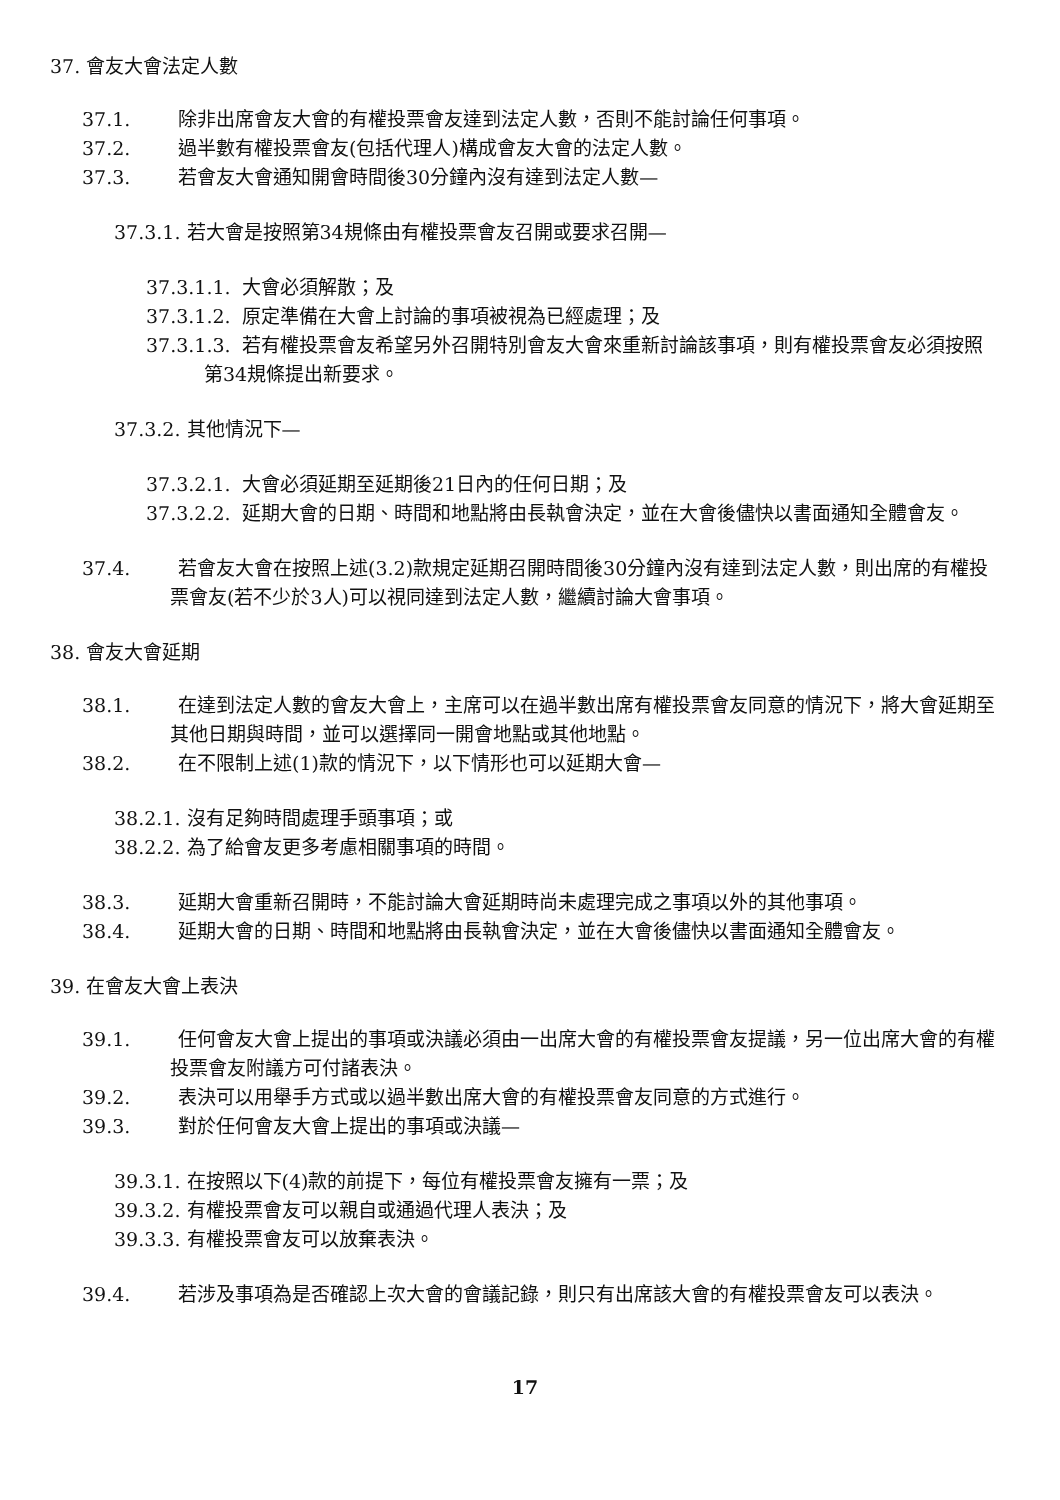37. 會友大會法定人數
37.1. 除非出席會友大會的有權投票會友達到法定人數，否則不能討論任何事項。
37.2. 過半數有權投票會友(包括代理人)構成會友大會的法定人數。
37.3. 若會友大會通知開會時間後30分鐘內沒有達到法定人數—
37.3.1. 若大會是按照第34規條由有權投票會友召開或要求召開—
37.3.1.1. 大會必須解散；及
37.3.1.2. 原定準備在大會上討論的事項被視為已經處理；及
37.3.1.3. 若有權投票會友希望另外召開特別會友大會來重新討論該事項，則有權投票會友必須按照第34規條提出新要求。
37.3.2. 其他情況下—
37.3.2.1. 大會必須延期至延期後21日內的任何日期；及
37.3.2.2. 延期大會的日期、時間和地點將由長執會決定，並在大會後儘快以書面通知全體會友。
37.4. 若會友大會在按照上述(3.2)款規定延期召開時間後30分鐘內沒有達到法定人數，則出席的有權投票會友(若不少於3人)可以視同達到法定人數，繼續討論大會事項。
38. 會友大會延期
38.1. 在達到法定人數的會友大會上，主席可以在過半數出席有權投票會友同意的情況下，將大會延期至其他日期與時間，並可以選擇同一開會地點或其他地點。
38.2. 在不限制上述(1)款的情況下，以下情形也可以延期大會—
38.2.1. 沒有足夠時間處理手頭事項；或
38.2.2. 為了給會友更多考慮相關事項的時間。
38.3. 延期大會重新召開時，不能討論大會延期時尚未處理完成之事項以外的其他事項。
38.4. 延期大會的日期、時間和地點將由長執會決定，並在大會後儘快以書面通知全體會友。
39. 在會友大會上表決
39.1. 任何會友大會上提出的事項或決議必須由一出席大會的有權投票會友提議，另一位出席大會的有權投票會友附議方可付諸表決。
39.2. 表決可以用舉手方式或以過半數出席大會的有權投票會友同意的方式進行。
39.3. 對於任何會友大會上提出的事項或決議—
39.3.1. 在按照以下(4)款的前提下，每位有權投票會友擁有一票；及
39.3.2. 有權投票會友可以親自或通過代理人表決；及
39.3.3. 有權投票會友可以放棄表決。
39.4. 若涉及事項為是否確認上次大會的會議記錄，則只有出席該大會的有權投票會友可以表決。
17